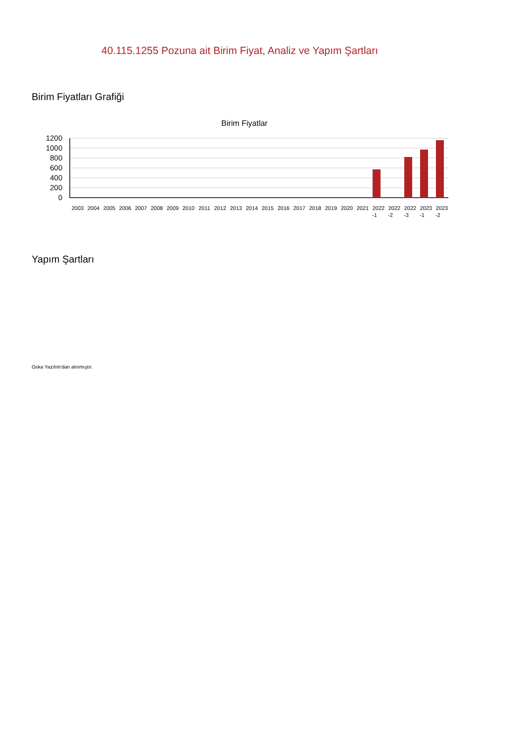40.115.1255 Pozuna ait Birim Fiyat, Analiz ve Yapım Şartları
Birim Fiyatları Grafiği
Birim Fiyatlar
1200
1000
800
600
400
200
0
2003
2004
2005
2006
2007
2008
2009
2010
2011
2012
2013
2014
2015
2016
2017
2018
2019
2020
2021
2022
-1
2022
-2
2022
-3
2023
-1
2023
-2
Yapım Şartları
Oska Yazılım'dan alınmıştır.